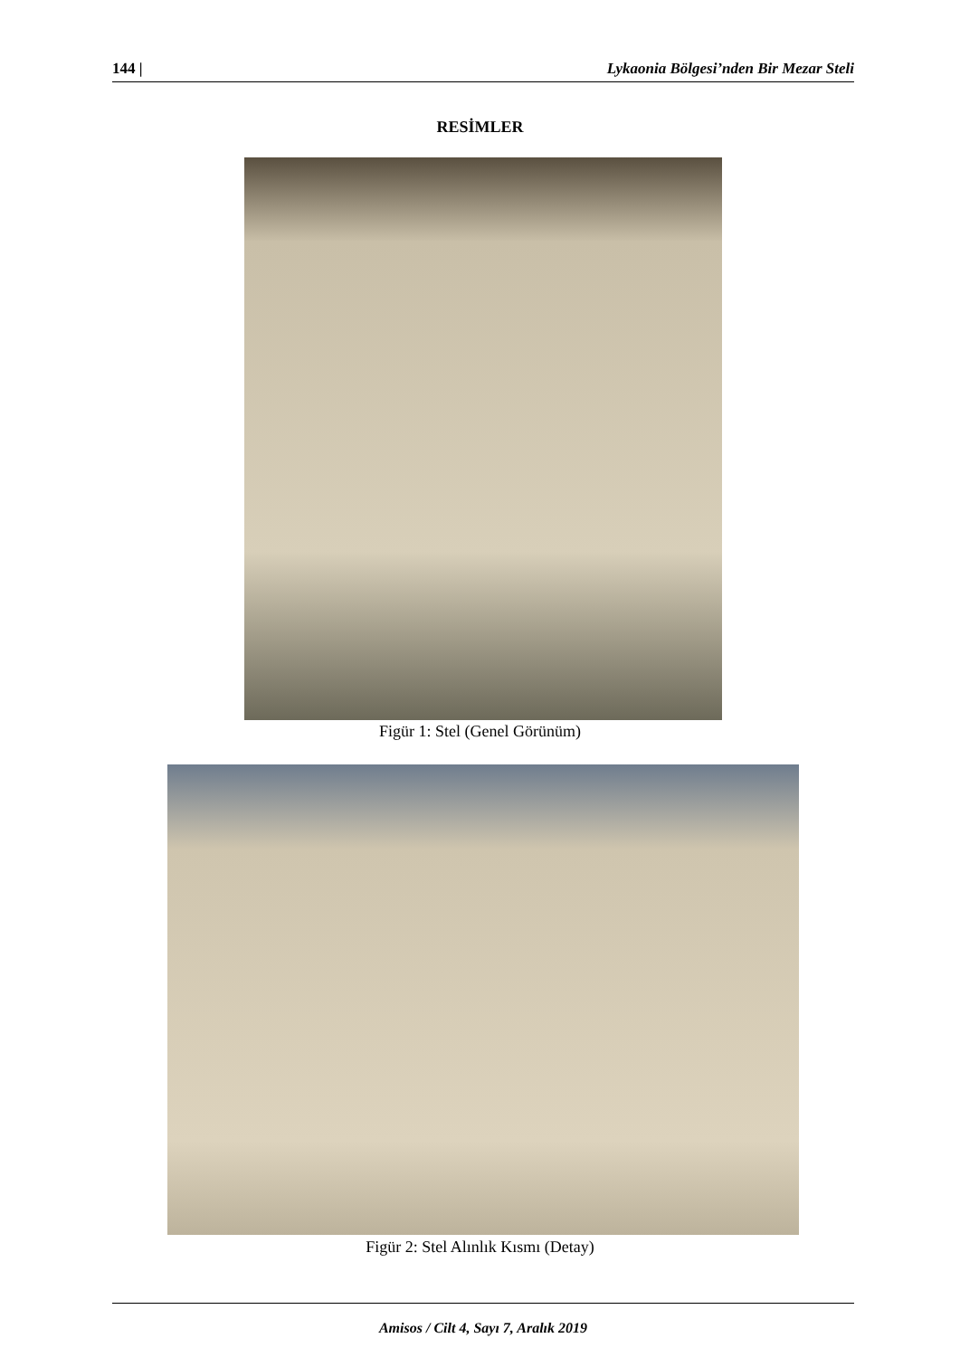144 | Lykaonia Bölgesi’nden Bir Mezar Steli
RESİMLER
Figür 1: Stel (Genel Görünüm)
Figür 2: Stel Alınlık Kısmı (Detay)
Amisos / Cilt 4, Sayı 7, Aralık 2019